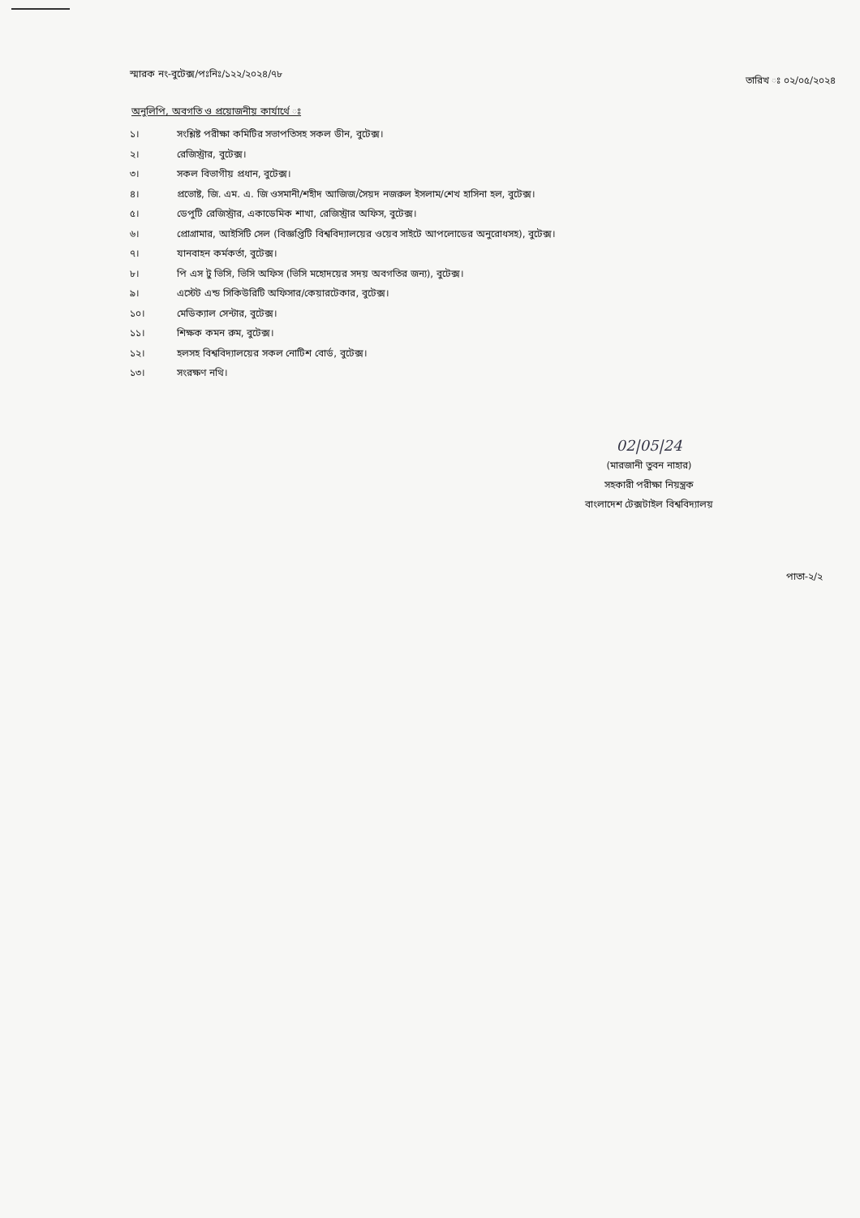স্মারক নং-বুটেক্স/পঃনিঃ/১২২/২০২৪/৭৮
তারিখ ঃ ০২/০৫/২০২৪
অনুলিপি, অবগতি ও প্রয়োজনীয় কার্যার্থে ঃ
১। সংশ্লিষ্ট পরীক্ষা কমিটির সভাপতিসহ সকল ডীন, বুটেক্স।
২। রেজিস্ট্রার, বুটেক্স।
৩। সকল বিভাগীয় প্রধান, বুটেক্স।
৪। প্রভোষ্ট, জি. এম. এ. জি ওসমানী/শহীদ আজিজ/সৈয়দ নজরুল ইসলাম/শেখ হাসিনা হল, বুটেক্স।
৫। ডেপুটি রেজিস্ট্রার, একাডেমিক শাখা, রেজিস্ট্রার অফিস, বুটেক্স।
৬। প্রোগ্রামার, আইসিটি সেল (বিজ্ঞপ্তিটি বিশ্ববিদ্যালয়ের ওয়েব সাইটে আপলোডের অনুরোধসহ), বুটেক্স।
৭। যানবাহন কর্মকর্তা, বুটেক্স।
৮। পি এস টু ভিসি, ভিসি অফিস (ভিসি মহোদয়ের সদয় অবগতির জন্য), বুটেক্স।
৯। এস্টেট এন্ড সিকিউরিটি অফিসার/কেয়ারটেকার, বুটেক্স।
১০। মেডিক্যাল সেন্টার, বুটেক্স।
১১। শিক্ষক কমন রুম, বুটেক্স।
১২। হলসহ বিশ্ববিদ্যালয়ের সকল নোটিশ বোর্ড, বুটেক্স।
১৩। সংরক্ষণ নথি।
02|05|24
(মারজানী তুবন নাহার)
সহকারী পরীক্ষা নিয়ন্ত্রক
বাংলাদেশ টেক্সটাইল বিশ্ববিদ্যালয়
পাতা-২/২